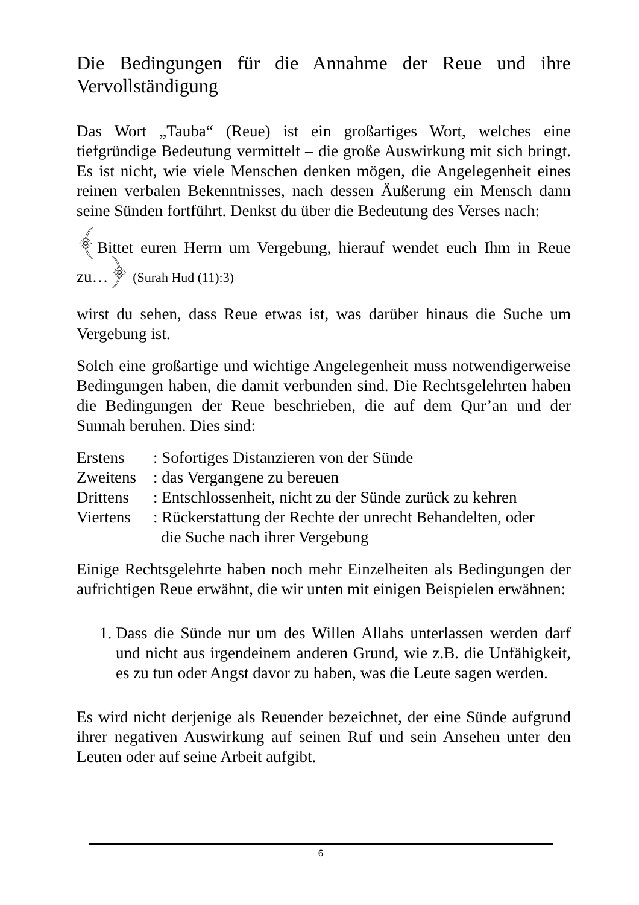Die Bedingungen für die Annahme der Reue und ihre Vervollständigung
Das Wort „Tauba“ (Reue) ist ein großartiges Wort, welches eine tiefgründige Bedeutung vermittelt – die große Auswirkung mit sich bringt. Es ist nicht, wie viele Menschen denken mögen, die Angelegenheit eines reinen verbalen Bekenntnisses, nach dessen Äußerung ein Mensch dann seine Sünden fortführt. Denkst du über die Bedeutung des Verses nach:
﴾Bittet euren Herrn um Vergebung, hierauf wendet euch Ihm in Reue zu…﴿ (Surah Hud (11):3)
wirst du sehen, dass Reue etwas ist, was darüber hinaus die Suche um Vergebung ist.
Solch eine großartige und wichtige Angelegenheit muss notwendigerweise Bedingungen haben, die damit verbunden sind. Die Rechtsgelehrten haben die Bedingungen der Reue beschrieben, die auf dem Qur’an und der Sunnah beruhen. Dies sind:
Erstens: Sofortiges Distanzieren von der Sünde
Zweitens: das Vergangene zu bereuen
Drittens: Entschlossenheit, nicht zu der Sünde zurück zu kehren
Viertens: Rückerstattung der Rechte der unrecht Behandelten, oder
die Suche nach ihrer Vergebung
Einige Rechtsgelehrte haben noch mehr Einzelheiten als Bedingungen der aufrichtigen Reue erwähnt, die wir unten mit einigen Beispielen erwähnen:
1. Dass die Sünde nur um des Willen Allahs unterlassen werden darf und nicht aus irgendeinem anderen Grund, wie z.B. die Unfähigkeit, es zu tun oder Angst davor zu haben, was die Leute sagen werden.
Es wird nicht derjenige als Reuender bezeichnet, der eine Sünde aufgrund ihrer negativen Auswirkung auf seinen Ruf und sein Ansehen unter den Leuten oder auf seine Arbeit aufgibt.
6